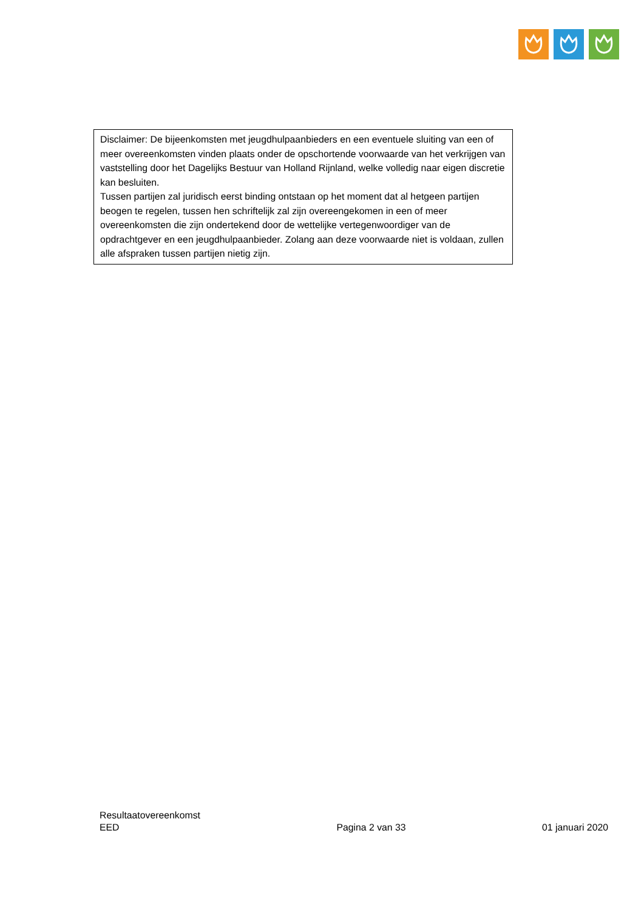Disclaimer: De bijeenkomsten met jeugdhulpaanbieders en een eventuele sluiting van een of meer overeenkomsten vinden plaats onder de opschortende voorwaarde van het verkrijgen van vaststelling door het Dagelijks Bestuur van Holland Rijnland, welke volledig naar eigen discretie kan besluiten.
Tussen partijen zal juridisch eerst binding ontstaan op het moment dat al hetgeen partijen beogen te regelen, tussen hen schriftelijk zal zijn overeengekomen in een of meer overeenkomsten die zijn ondertekend door de wettelijke vertegenwoordiger van de opdrachtgever en een jeugdhulpaanbieder. Zolang aan deze voorwaarde niet is voldaan, zullen alle afspraken tussen partijen nietig zijn.
Resultaatovereenkomst
EED
Pagina 2 van 33
01 januari 2020